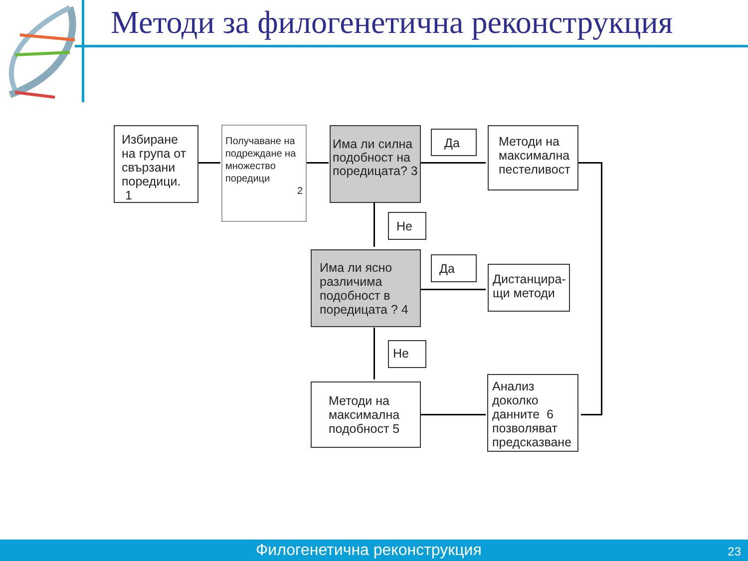Методи за филогенетична реконструкция
Избиране на група от свързани поредици. 1
Получаване на подреждане на множество поредици
2
Има ли силна подобност на поредицата? 3
Да
Методи на максимална пестеливост
Не
Има ли ясно различима подобност в поредицата ? 4
Да
Дистанцира-щи методи
Не
Методи на максимална подобност 5
Анализ доколко данните 6 позволяват предсказване
Филогенетична реконструкция 23